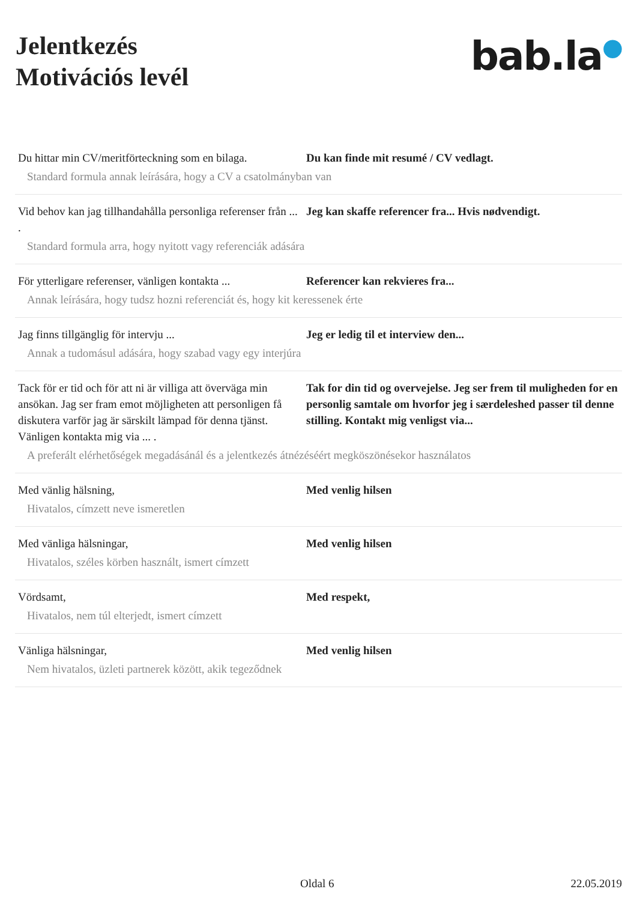Jelentkezés
Motivációs levél
bab.la●
| Du hittar min CV/meritförteckning som en bilaga. | Du kan finde mit resumé / CV vedlagt. |
| Standard formula annak leírására, hogy a CV a csatolmányban van | |
| Vid behov kan jag tillhandahålla personliga referenser från ... . | Jeg kan skaffe referencer fra... Hvis nødvendigt. |
| Standard formula arra, hogy nyitott vagy referenciák adására | |
| För ytterligare referenser, vänligen kontakta ... | Referencer kan rekvieres fra... |
| Annak leírására, hogy tudsz hozni referenciát és, hogy kit keressenek érte | |
| Jag finns tillgänglig för intervju ... | Jeg er ledig til et interview den... |
| Annak a tudomásul adására, hogy szabad vagy egy interjúra | |
| Tack för er tid och för att ni är villiga att överväga min ansökan. Jag ser fram emot möjligheten att personligen få diskutera varför jag är särskilt lämpad för denna tjänst. Vänligen kontakta mig via ... . | Tak for din tid og overvejelse. Jeg ser frem til muligheden for en personlig samtale om hvorfor jeg i særdeleshed passer til denne stilling. Kontakt mig venligst via... |
| A preferált elérhetőségek megadásánál és a jelentkezés átnézéséért megköszönésekor használatos | |
| Med vänlig hälsning, | Med venlig hilsen |
| Hivatalos, címzett neve ismeretlen | |
| Med vänliga hälsningar, | Med venlig hilsen |
| Hivatalos, széles körben használt, ismert címzett | |
| Vördsamt, | Med respekt, |
| Hivatalos, nem túl elterjedt, ismert címzett | |
| Vänliga hälsningar, | Med venlig hilsen |
| Nem hivatalos, üzleti partnerek között, akik tegeződnek | |
Oldal 6 22.05.2019